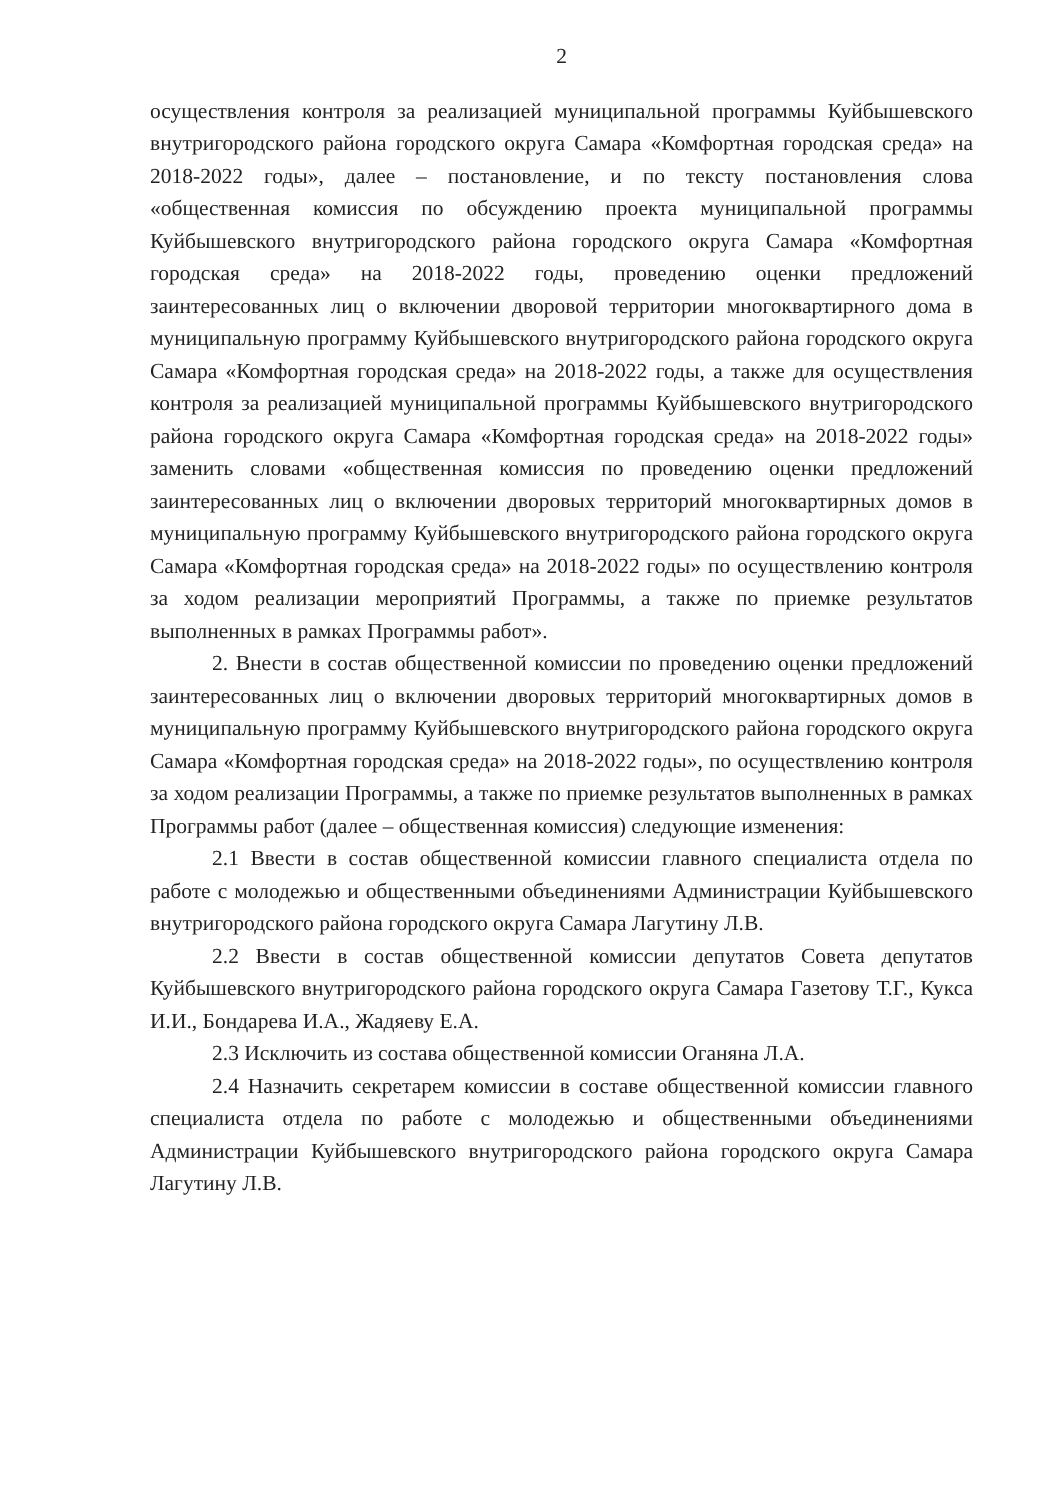2
осуществления контроля за реализацией муниципальной программы Куйбышевского внутригородского района городского округа Самара «Комфортная городская среда» на 2018-2022 годы», далее – постановление, и по тексту постановления слова «общественная комиссия по обсуждению проекта муниципальной программы Куйбышевского внутригородского района городского округа Самара «Комфортная городская среда» на 2018-2022 годы, проведению оценки предложений заинтересованных лиц о включении дворовой территории многоквартирного дома в муниципальную программу Куйбышевского внутригородского района городского округа Самара «Комфортная городская среда» на 2018-2022 годы, а также для осуществления контроля за реализацией муниципальной программы Куйбышевского внутригородского района городского округа Самара «Комфортная городская среда» на 2018-2022 годы» заменить словами «общественная комиссия по проведению оценки предложений заинтересованных лиц о включении дворовых территорий многоквартирных домов в муниципальную программу Куйбышевского внутригородского района городского округа Самара «Комфортная городская среда» на 2018-2022 годы» по осуществлению контроля за ходом реализации мероприятий Программы, а также по приемке результатов выполненных в рамках Программы работ».
2. Внести в состав общественной комиссии по проведению оценки предложений заинтересованных лиц о включении дворовых территорий многоквартирных домов в муниципальную программу Куйбышевского внутригородского района городского округа Самара «Комфортная городская среда» на 2018-2022 годы», по осуществлению контроля за ходом реализации Программы, а также по приемке результатов выполненных в рамках Программы работ (далее – общественная комиссия) следующие изменения:
2.1 Ввести в состав общественной комиссии главного специалиста отдела по работе с молодежью и общественными объединениями Администрации Куйбышевского внутригородского района городского округа Самара Лагутину Л.В.
2.2 Ввести в состав общественной комиссии депутатов Совета депутатов Куйбышевского внутригородского района городского округа Самара Газетову Т.Г., Кукса И.И., Бондарева И.А., Жадяеву Е.А.
2.3 Исключить из состава общественной комиссии Оганяна Л.А.
2.4 Назначить секретарем комиссии в составе общественной комиссии главного специалиста отдела по работе с молодежью и общественными объединениями Администрации Куйбышевского внутригородского района городского округа Самара Лагутину Л.В.